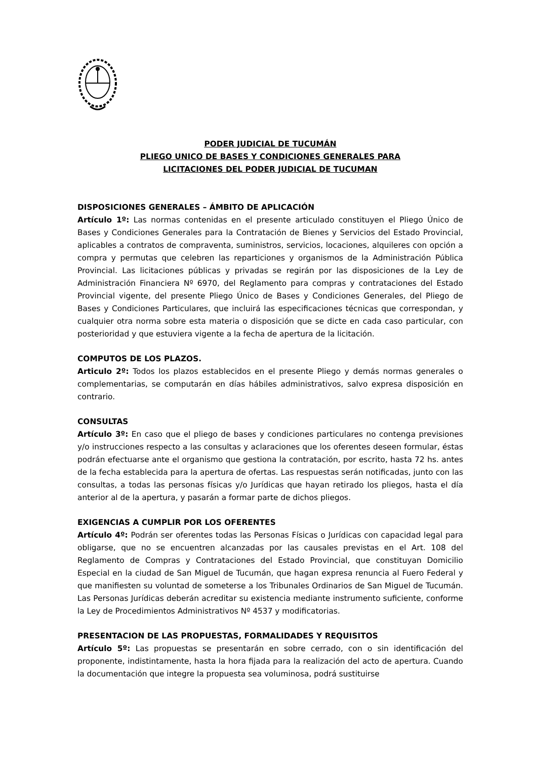PODER JUDICIAL DE TUCUMÁN
PLIEGO UNICO DE BASES Y CONDICIONES GENERALES PARA
LICITACIONES DEL PODER JUDICIAL DE TUCUMAN
DISPOSICIONES GENERALES – ÁMBITO DE APLICACIÓN
Artículo 1º: Las normas contenidas en el presente articulado constituyen el Pliego Único de Bases y Condiciones Generales para la Contratación de Bienes y Servicios del Estado Provincial, aplicables a contratos de compraventa, suministros, servicios, locaciones, alquileres con opción a compra y permutas que celebren las reparticiones y organismos de la Administración Pública Provincial. Las licitaciones públicas y privadas se regirán por las disposiciones de la Ley de Administración Financiera Nº 6970, del Reglamento para compras y contrataciones del Estado Provincial vigente, del presente Pliego Único de Bases y Condiciones Generales, del Pliego de Bases y Condiciones Particulares, que incluirá las especificaciones técnicas que correspondan, y cualquier otra norma sobre esta materia o disposición que se dicte en cada caso particular, con posterioridad y que estuviera vigente a la fecha de apertura de la licitación.
COMPUTOS DE LOS PLAZOS.
Articulo 2º: Todos los plazos establecidos en el presente Pliego y demás normas generales o complementarias, se computarán en días hábiles administrativos, salvo expresa disposición en contrario.
CONSULTAS
Artículo 3º: En caso que el pliego de bases y condiciones particulares no contenga previsiones y/o instrucciones respecto a las consultas y aclaraciones que los oferentes deseen formular, éstas podrán efectuarse ante el organismo que gestiona la contratación, por escrito, hasta 72 hs. antes de la fecha establecida para la apertura de ofertas. Las respuestas serán notificadas, junto con las consultas, a todas las personas físicas y/o Jurídicas que hayan retirado los pliegos, hasta el día anterior al de la apertura, y pasarán a formar parte de dichos pliegos.
EXIGENCIAS A CUMPLIR POR LOS OFERENTES
Artículo 4º: Podrán ser oferentes todas las Personas Físicas o Jurídicas con capacidad legal para obligarse, que no se encuentren alcanzadas por las causales previstas en el Art. 108 del Reglamento de Compras y Contrataciones del Estado Provincial, que constituyan Domicilio Especial en la ciudad de San Miguel de Tucumán, que hagan expresa renuncia al Fuero Federal y que manifiesten su voluntad de someterse a los Tribunales Ordinarios de San Miguel de Tucumán. Las Personas Jurídicas deberán acreditar su existencia mediante instrumento suficiente, conforme la Ley de Procedimientos Administrativos Nº 4537 y modificatorias.
PRESENTACION DE LAS PROPUESTAS, FORMALIDADES Y REQUISITOS
Artículo 5º: Las propuestas se presentarán en sobre cerrado, con o sin identificación del proponente, indistintamente, hasta la hora fijada para la realización del acto de apertura. Cuando la documentación que integre la propuesta sea voluminosa, podrá sustituirse